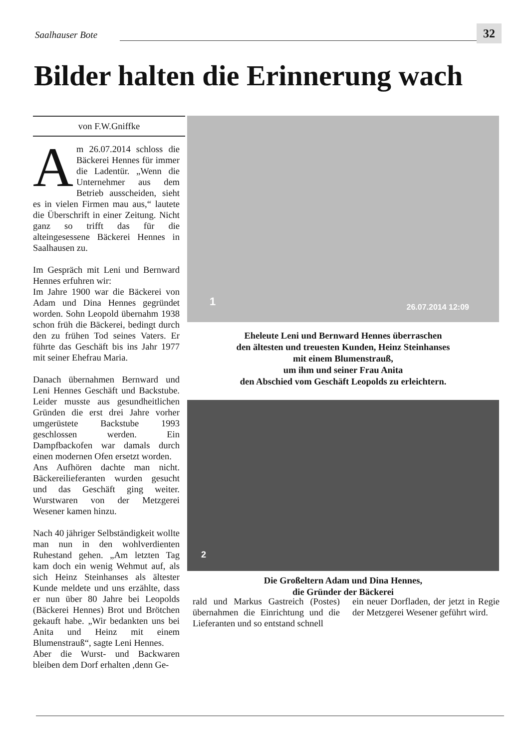Saalhauser Bote 32
Bilder halten die Erinnerung wach
von F.W.Gniffke
Am 26.07.2014 schloss die Bäckerei Hennes für immer die Ladentür. „Wenn die Unternehmer aus dem Betrieb ausscheiden, sieht es in vielen Firmen mau aus,“ lautete die Überschrift in einer Zeitung. Nicht ganz so trifft das für die alteingesessene Bäckerei Hennes in Saalhausen zu.
Im Gespräch mit Leni und Bernward Hennes erfuhren wir:
Im Jahre 1900 war die Bäckerei von Adam und Dina Hennes gegründet worden. Sohn Leopold übernahm 1938 schon früh die Bäckerei, bedingt durch den zu frühen Tod seines Vaters. Er führte das Geschäft bis ins Jahr 1977 mit seiner Ehefrau Maria.
Danach übernahmen Bernward und Leni Hennes Geschäft und Backstube. Leider musste aus gesundheitlichen Gründen die erst drei Jahre vorher umgerüstete Backstube 1993 geschlossen werden. Ein Dampfbackofen war damals durch einen modernen Ofen ersetzt worden.
Ans Aufhören dachte man nicht. Bäckereilieferanten wurden gesucht und das Geschäft ging weiter. Wurstwaren von der Metzgerei Wesener kamen hinzu.
Nach 40 jähriger Selbständigkeit wollte man nun in den wohlverdienten Ruhestand gehen. „Am letzten Tag kam doch ein wenig Wehmut auf, als sich Heinz Steinhanses als ältester Kunde meldete und uns erzählte, dass er nun über 80 Jahre bei Leopolds (Bäckerei Hennes) Brot und Brötchen gekauft habe. „Wir bedankten uns bei Anita und Heinz mit einem Blumenstrauß“, sagte Leni Hennes.
Aber die Wurst- und Backwaren bleiben dem Dorf erhalten ,denn Ge-
1 26.07.2014 12:09
Eheleute Leni und Bernward Hennes überraschen
den ältesten und treuesten Kunden, Heinz Steinhanses
mit einem Blumenstrauß,
um ihm und seiner Frau Anita
den Abschied vom Geschäft Leopolds zu erleichtern.
2
Die Großeltern Adam und Dina Hennes,
die Gründer der Bäckerei
rald und Markus Gastreich (Postes) übernahmen die Einrichtung und die Lieferanten und so entstand schnell
ein neuer Dorfladen, der jetzt in Regie der Metzgerei Wesener geführt wird.